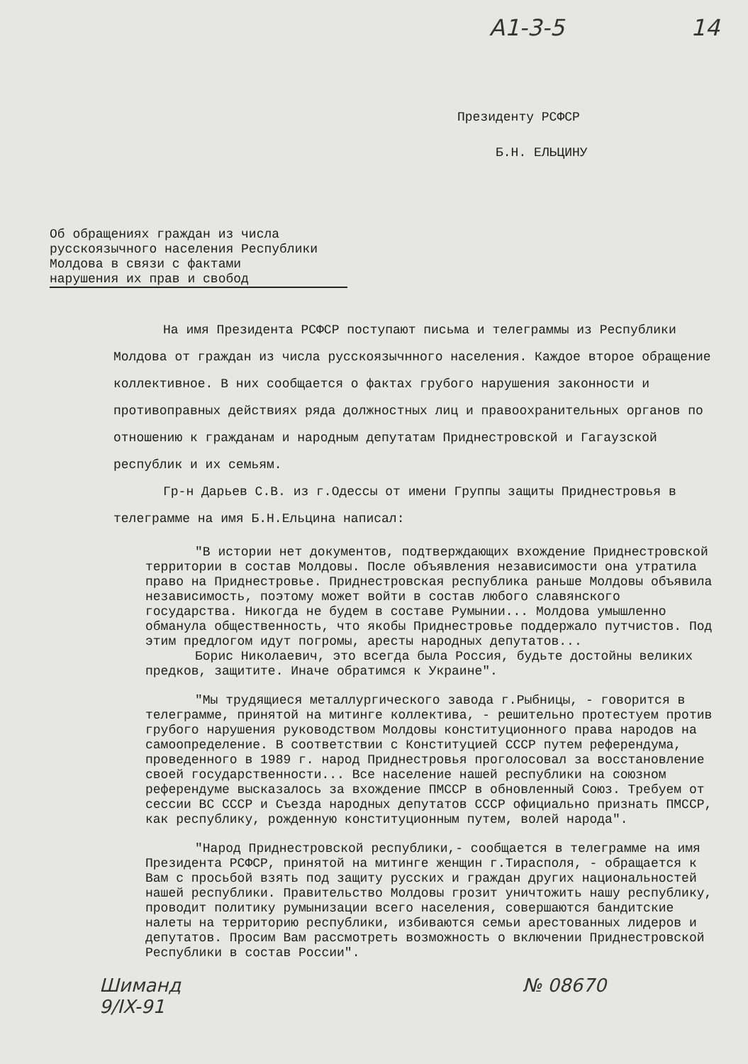А1-3-5 14
Президенту РСФСР
Б.Н. ЕЛЬЦИНУ
Об обращениях граждан из числа русскоязычного населения Республики Молдова в связи с фактами нарушения их прав и свобод
На имя Президента РСФСР поступают письма и телеграммы из Республики Молдова от граждан из числа русскоязычнного населения. Каждое второе обращение коллективное. В них сообщается о фактах грубого нарушения законности и противоправных действиях ряда должностных лиц и правоохранительных органов по отношению к гражданам и народным депутатам Приднестровской и Гагаузской республик и их семьям.
Гр-н Дарьев С.В. из г.Одессы от имени Группы защиты Приднестровья в телеграмме на имя Б.Н.Ельцина написал:
"В истории нет документов, подтверждающих вхождение Приднестровской территории в состав Молдовы. После объявления независимости она утратила право на Приднестровье. Приднестровская республика раньше Молдовы объявила независимость, поэтому может войти в состав любого славянского государства. Никогда не будем в составе Румынии... Молдова умышленно обманула общественность, что якобы Приднестровье поддержало путчистов. Под этим предлогом идут погромы, аресты народных депутатов...
Борис Николаевич, это всегда была Россия, будьте достойны великих предков, защитите. Иначе обратимся к Украине".
"Мы трудящиеся металлургического завода г.Рыбницы, - говорится в телеграмме, принятой на митинге коллектива, - решительно протестуем против грубого нарушения руководством Молдовы конституционного права народов на самоопределение. В соответствии с Конституцией СССР путем референдума, проведенного в 1989 г. народ Приднестровья проголосовал за восстановление своей государственности... Все население нашей республики на союзном референдуме высказалось за вхождение ПМССР в обновленный Союз. Требуем от сессии ВС СССР и Съезда народных депутатов СССР официально признать ПМССР, как республику, рожденную конституционным путем, волей народа".
"Народ Приднестровской республики,- сообщается в телеграмме на имя Президента РСФСР, принятой на митинге женщин г.Тирасполя, - обращается к Вам с просьбой взять под защиту русских и граждан других национальностей нашей республики. Правительство Молдовы грозит уничтожить нашу республику, проводит политику румынизации всего населения, совершаются бандитские налеты на территорию республики, избиваются семьи арестованных лидеров и депутатов. Просим Вам рассмотреть возможность о включении Приднестровской Республики в состав России".
Шиманд
9/IX-91 № 08670